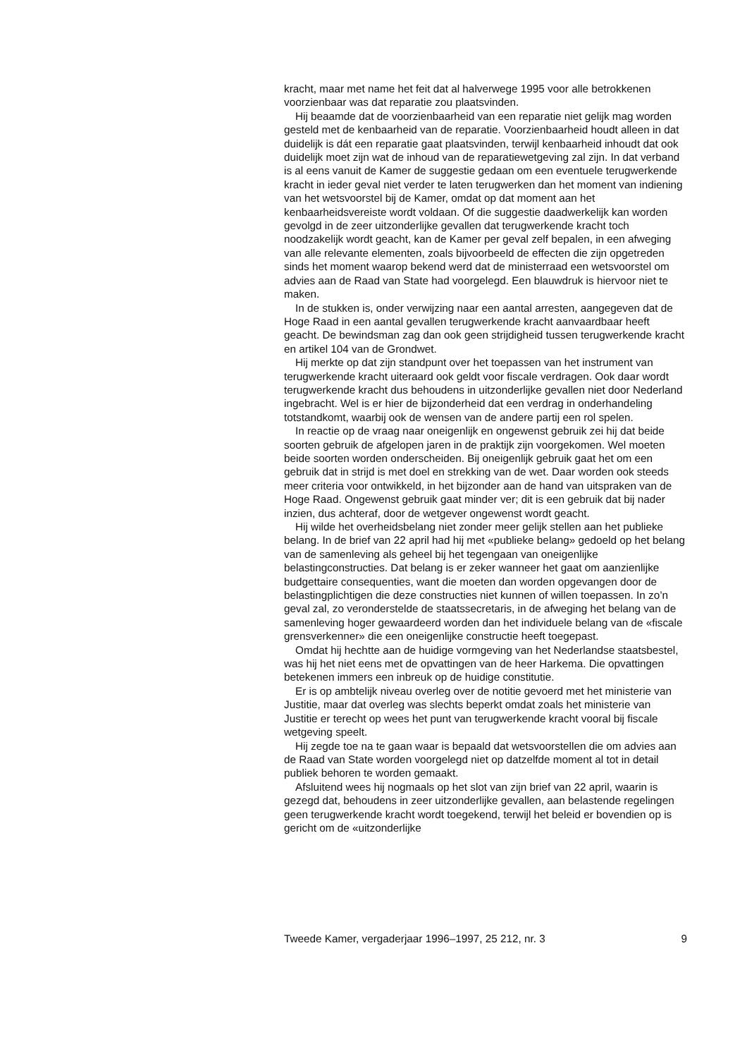kracht, maar met name het feit dat al halverwege 1995 voor alle betrokkenen voorzienbaar was dat reparatie zou plaatsvinden.
Hij beaamde dat de voorzienbaarheid van een reparatie niet gelijk mag worden gesteld met de kenbaarheid van de reparatie. Voorzienbaarheid houdt alleen in dat duidelijk is dát een reparatie gaat plaatsvinden, terwijl kenbaarheid inhoudt dat ook duidelijk moet zijn wat de inhoud van de reparatiewetgeving zal zijn. In dat verband is al eens vanuit de Kamer de suggestie gedaan om een eventuele terugwerkende kracht in ieder geval niet verder te laten terugwerken dan het moment van indiening van het wetsvoorstel bij de Kamer, omdat op dat moment aan het kenbaarheidsvereiste wordt voldaan. Of die suggestie daadwerkelijk kan worden gevolgd in de zeer uitzonderlijke gevallen dat terugwerkende kracht toch noodzakelijk wordt geacht, kan de Kamer per geval zelf bepalen, in een afweging van alle relevante elementen, zoals bijvoorbeeld de effecten die zijn opgetreden sinds het moment waarop bekend werd dat de ministerraad een wetsvoorstel om advies aan de Raad van State had voorgelegd. Een blauwdruk is hiervoor niet te maken.
In de stukken is, onder verwijzing naar een aantal arresten, aangegeven dat de Hoge Raad in een aantal gevallen terugwerkende kracht aanvaardbaar heeft geacht. De bewindsman zag dan ook geen strijdigheid tussen terugwerkende kracht en artikel 104 van de Grondwet.
Hij merkte op dat zijn standpunt over het toepassen van het instrument van terugwerkende kracht uiteraard ook geldt voor fiscale verdragen. Ook daar wordt terugwerkende kracht dus behoudens in uitzonderlijke gevallen niet door Nederland ingebracht. Wel is er hier de bijzonderheid dat een verdrag in onderhandeling totstandkomt, waarbij ook de wensen van de andere partij een rol spelen.
In reactie op de vraag naar oneigenlijk en ongewenst gebruik zei hij dat beide soorten gebruik de afgelopen jaren in de praktijk zijn voorgekomen. Wel moeten beide soorten worden onderscheiden. Bij oneigenlijk gebruik gaat het om een gebruik dat in strijd is met doel en strekking van de wet. Daar worden ook steeds meer criteria voor ontwikkeld, in het bijzonder aan de hand van uitspraken van de Hoge Raad. Ongewenst gebruik gaat minder ver; dit is een gebruik dat bij nader inzien, dus achteraf, door de wetgever ongewenst wordt geacht.
Hij wilde het overheidsbelang niet zonder meer gelijk stellen aan het publieke belang. In de brief van 22 april had hij met «publieke belang» gedoeld op het belang van de samenleving als geheel bij het tegengaan van oneigenlijke belastingconstructies. Dat belang is er zeker wanneer het gaat om aanzienlijke budgettaire consequenties, want die moeten dan worden opgevangen door de belastingplichtigen die deze constructies niet kunnen of willen toepassen. In zo’n geval zal, zo veronderstelde de staatssecretaris, in de afweging het belang van de samenleving hoger gewaardeerd worden dan het individuele belang van de «fiscale grensverkenner» die een oneigenlijke constructie heeft toegepast.
Omdat hij hechtte aan de huidige vormgeving van het Nederlandse staatsbestel, was hij het niet eens met de opvattingen van de heer Harkema. Die opvattingen betekenen immers een inbreuk op de huidige constitutie.
Er is op ambtelijk niveau overleg over de notitie gevoerd met het ministerie van Justitie, maar dat overleg was slechts beperkt omdat zoals het ministerie van Justitie er terecht op wees het punt van terugwerkende kracht vooral bij fiscale wetgeving speelt.
Hij zegde toe na te gaan waar is bepaald dat wetsvoorstellen die om advies aan de Raad van State worden voorgelegd niet op datzelfde moment al tot in detail publiek behoren te worden gemaakt.
Afsluitend wees hij nogmaals op het slot van zijn brief van 22 april, waarin is gezegd dat, behoudens in zeer uitzonderlijke gevallen, aan belastende regelingen geen terugwerkende kracht wordt toegekend, terwijl het beleid er bovendien op is gericht om de «uitzonderlijke
Tweede Kamer, vergaderjaar 1996–1997, 25 212, nr. 3 9